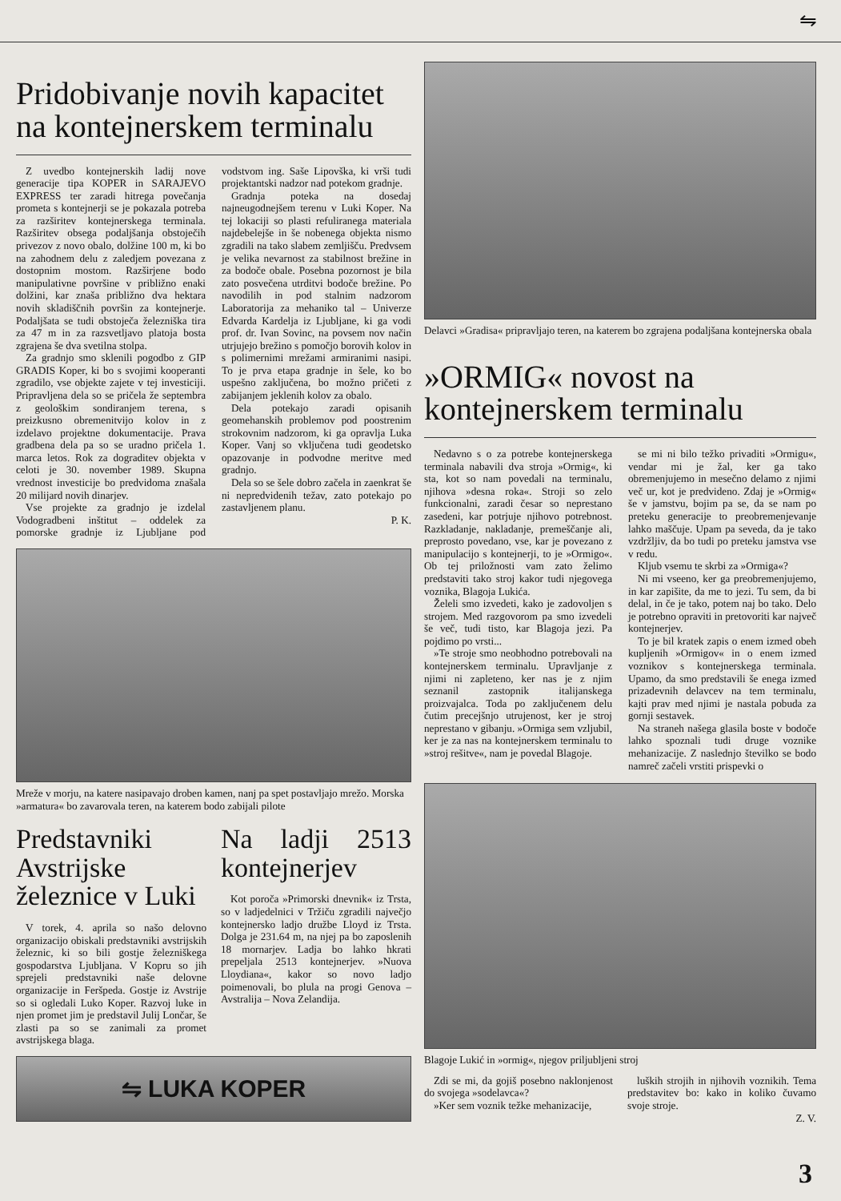⇋
Pridobivanje novih kapacitet na kontejnerskem terminalu
Z uvedbo kontejnerskih ladij nove generacije tipa KOPER in SARAJEVO EXPRESS ter zaradi hitrega povečanja prometa s kontejnerji se je pokazala potreba za razširitev kontejnerskega terminala. Razširitev obsega podaljšanja obstoječih privezov z novo obalo, dolžine 100 m, ki bo na zahodnem delu z zaledjem povezana z dostopnim mostom. Razširjene bodo manipulativne površine v približno enaki dolžini, kar znaša približno dva hektara novih skladiščnih površin za kontejnerje. Podaljšata se tudi obstoječa železniška tira za 47 m in za razsvetljavo platoja bosta zgrajena še dva svetilna stolpa.
Za gradnjo smo sklenili pogodbo z GIP GRADIS Koper, ki bo s svojimi kooperanti zgradilo, vse objekte zajete v tej investiciji. Pripravljena dela so se pričela že septembra z geološkim sondiranjem terena, s preizkusno obremenitvijo kolov in z izdelavo projektne dokumentacije. Prava gradbena dela pa so se uradno pričela 1. marca letos. Rok za dograditev objekta v celoti je 30. november 1989. Skupna vrednost investicije bo predvidoma znašala 20 milijard novih dinarjev.
Vse projekte za gradnjo je izdelal Vodogradbeni inštitut – oddelek za pomorske gradnje iz Ljubljane pod vodstvom ing. Saše Lipovška, ki vrši tudi projektantski nadzor nad potekom gradnje.
Gradnja poteka na dosedaj najneugodnejšem terenu v Luki Koper. Na tej lokaciji so plasti refuliranega materiala najdebelejše in še nobenega objekta nismo zgradili na tako slabem zemljišču. Predvsem je velika nevarnost za stabilnost brežine in za bodoče obale. Posebna pozornost je bila zato posvečena utrditvi bodoče brežine. Po navodilih in pod stalnim nadzorom Laboratorija za mehaniko tal – Univerze Edvarda Kardelja iz Ljubljane, ki ga vodi prof. dr. Ivan Sovinc, na povsem nov način utrjujejo brežino s pomočjo borovih kolov in s polimernimi mrežami armiranimi nasipi. To je prva etapa gradnje in šele, ko bo uspešno zaključena, bo možno pričeti z zabijanjem jeklenih kolov za obalo.
Dela potekajo zaradi opisanih geomehanskih problemov pod poostrenim strokovnim nadzorom, ki ga opravlja Luka Koper. Vanj so vključena tudi geodetsko opazovanje in podvodne meritve med gradnjo.
Dela so se šele dobro začela in zaenkrat še ni nepredvidenih težav, zato potekajo po zastavljenem planu.
P. K.
Mreže v morju, na katere nasipavajo droben kamen, nanj pa spet postavljajo mrežo. Morska »armatura« bo zavarovala teren, na katerem bodo zabijali pilote
Predstavniki Avstrijske železnice v Luki
V torek, 4. aprila so našo delovno organizacijo obiskali predstavniki avstrijskih železnic, ki so bili gostje železniškega gospodarstva Ljubljana. V Kopru so jih sprejeli predstavniki naše delovne organizacije in Feršpeda. Gostje iz Avstrije so si ogledali Luko Koper. Razvoj luke in njen promet jim je predstavil Julij Lončar, še zlasti pa so se zanimali za promet avstrijskega blaga.
Na ladji 2513 kontejnerjev
Kot poroča »Primorski dnevnik« iz Trsta, so v ladjedelnici v Tržiču zgradili največjo kontejnersko ladjo družbe Lloyd iz Trsta. Dolga je 231.64 m, na njej pa bo zaposlenih 18 mornarjev. Ladja bo lahko hkrati prepeljala 2513 kontejnerjev. »Nuova Lloydiana«, kakor so novo ladjo poimenovali, bo plula na progi Genova – Avstralija – Nova Zelandija.
⇋ LUKA KOPER
Delavci »Gradisa« pripravljajo teren, na katerem bo zgrajena podaljšana kontejnerska obala
»ORMIG« novost na kontejnerskem terminalu
Nedavno s o za potrebe kontejnerskega terminala nabavili dva stroja »Ormig«, ki sta, kot so nam povedali na terminalu, njihova »desna roka«. Stroji so zelo funkcionalni, zaradi česar so neprestano zasedeni, kar potrjuje njihovo potrebnost. Razkladanje, nakladanje, premeščanje ali, preprosto povedano, vse, kar je povezano z manipulacijo s kontejnerji, to je »Ormigo«. Ob tej priložnosti vam zato želimo predstaviti tako stroj kakor tudi njegovega voznika, Blagoja Lukića.
Želeli smo izvedeti, kako je zadovoljen s strojem. Med razgovorom pa smo izvedeli še več, tudi tisto, kar Blagoja jezi. Pa pojdimo po vrsti...
»Te stroje smo neobhodno potrebovali na kontejnerskem terminalu. Upravljanje z njimi ni zapleteno, ker nas je z njim seznanil zastopnik italijanskega proizvajalca. Toda po zaključenem delu čutim precejšnjo utrujenost, ker je stroj neprestano v gibanju. »Ormiga sem vzljubil, ker je za nas na kontejnerskem terminalu to »stroj rešitve«, nam je povedal Blagoje.
se mi ni bilo težko privaditi »Ormigu«, vendar mi je žal, ker ga tako obremenjujemo in mesečno delamo z njimi več ur, kot je predvideno. Zdaj je »Ormig« še v jamstvu, bojim pa se, da se nam po preteku generacije to preobremenjevanje lahko maščuje. Upam pa seveda, da je tako vzdržljiv, da bo tudi po preteku jamstva vse v redu.
Kljub vsemu te skrbi za »Ormiga«?
Ni mi vseeno, ker ga preobremenjujemo, in kar zapišite, da me to jezi. Tu sem, da bi delal, in če je tako, potem naj bo tako. Delo je potrebno opraviti in pretovoriti kar največ kontejnerjev.
To je bil kratek zapis o enem izmed obeh kupljenih »Ormigov« in o enem izmed voznikov s kontejnerskega terminala. Upamo, da smo predstavili še enega izmed prizadevnih delavcev na tem terminalu, kajti prav med njimi je nastala pobuda za gornji sestavek.
Na straneh našega glasila boste v bodoče lahko spoznali tudi druge voznike mehanizacije. Z naslednjo številko se bodo namreč začeli vrstiti prispevki o
Blagoje Lukić in »ormig«, njegov priljubljeni stroj
Zdi se mi, da gojiš posebno naklonjenost do svojega »sodelavca«?
»Ker sem voznik težke mehanizacije,
luških strojih in njihovih voznikih. Tema predstavitev bo: kako in koliko čuvamo svoje stroje.
Z. V.
3